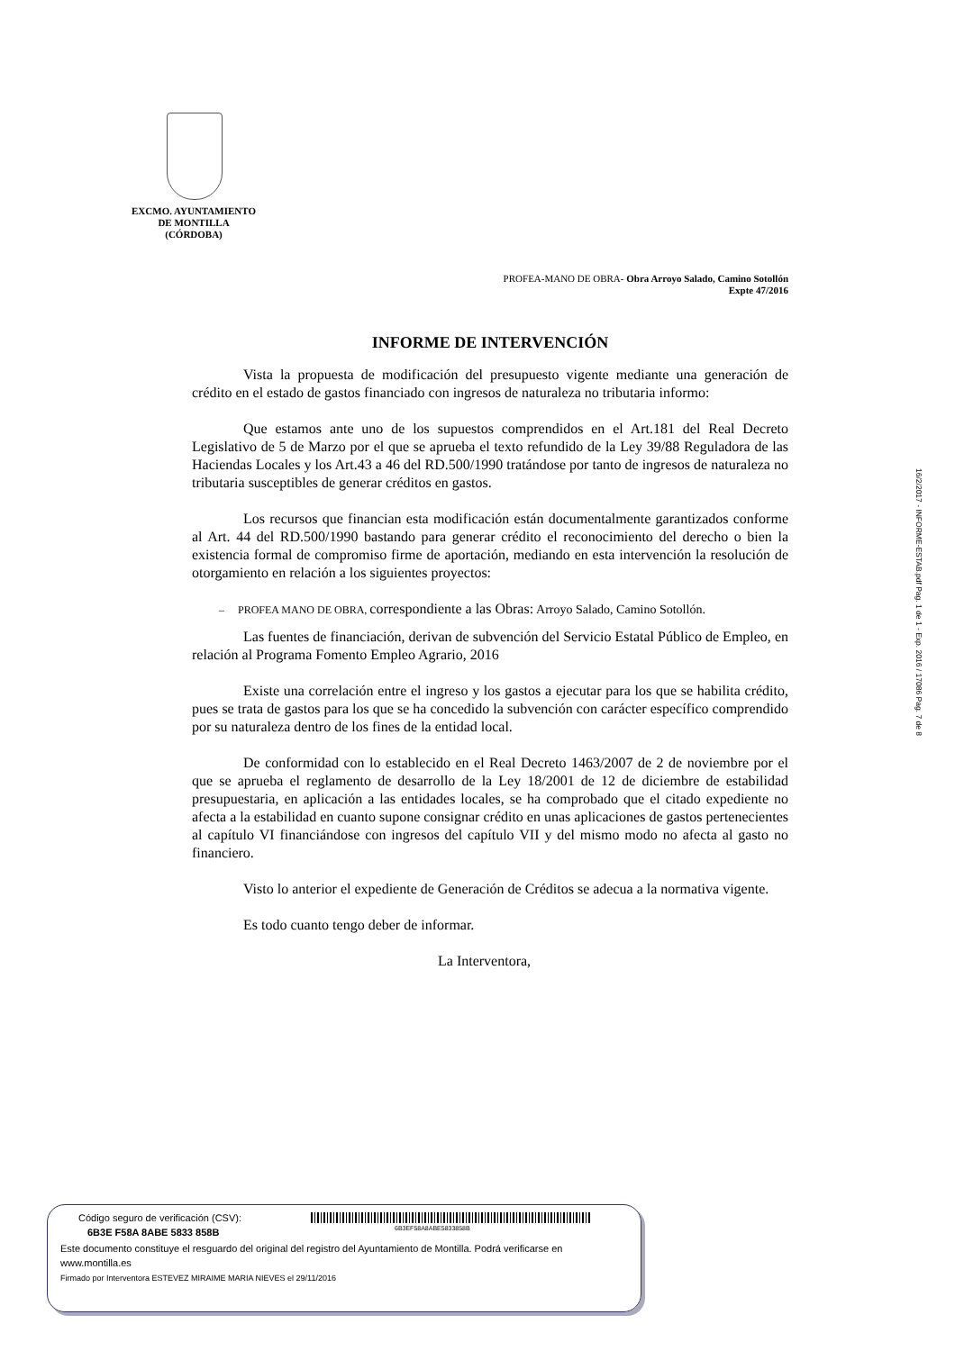EXCMO. AYUNTAMIENTO
DE MONTILLA
(CÓRDOBA)
PROFEA-MANO DE OBRA- Obra Arroyo Salado, Camino Sotollón
Expte 47/2016
INFORME DE INTERVENCIÓN
Vista la propuesta de modificación del presupuesto vigente mediante una generación de crédito en el estado de gastos financiado con ingresos de naturaleza no tributaria informo:
Que estamos ante uno de los supuestos comprendidos en el Art.181 del Real Decreto Legislativo de 5 de Marzo por el que se aprueba el texto refundido de la Ley 39/88 Reguladora de las Haciendas Locales y los Art.43 a 46 del RD.500/1990 tratándose por tanto de ingresos de naturaleza no tributaria susceptibles de generar créditos en gastos.
Los recursos que financian esta modificación están documentalmente garantizados conforme al Art. 44 del RD.500/1990 bastando para generar crédito el reconocimiento del derecho o bien la existencia formal de compromiso firme de aportación, mediando en esta intervención la resolución de otorgamiento en relación a los siguientes proyectos:
– PROFEA MANO DE OBRA, correspondiente a las Obras: Arroyo Salado, Camino Sotollón.
Las fuentes de financiación, derivan de subvención del Servicio Estatal Público de Empleo, en relación al Programa Fomento Empleo Agrario, 2016
Existe una correlación entre el ingreso y los gastos a ejecutar para los que se habilita crédito, pues se trata de gastos para los que se ha concedido la subvención con carácter específico comprendido por su naturaleza dentro de los fines de la entidad local.
De conformidad con lo establecido en el Real Decreto 1463/2007 de 2 de noviembre por el que se aprueba el reglamento de desarrollo de la Ley 18/2001 de 12 de diciembre de estabilidad presupuestaria, en aplicación a las entidades locales, se ha comprobado que el citado expediente no afecta a la estabilidad en cuanto supone consignar crédito en unas aplicaciones de gastos pertenecientes al capítulo VI financiándose con ingresos del capítulo VII y del mismo modo no afecta al gasto no financiero.
Visto lo anterior el expediente de Generación de Créditos se adecua a la normativa vigente.
Es todo cuanto tengo deber de informar.
La Interventora,
16/2/2017 - INFORME-ESTAB.pdf Pag. 1 de 1 - Exp. 2016 / 17086 Pag. 7 de 8
Código seguro de verificación (CSV):
6B3E F58A 8ABE 5833 858B
6B3EF58A8ABE5833858B
Este documento constituye el resguardo del original del registro del Ayuntamiento de Montilla. Podrá verificarse en www.montilla.es
Firmado por Interventora ESTEVEZ MIRAIME MARIA NIEVES el 29/11/2016